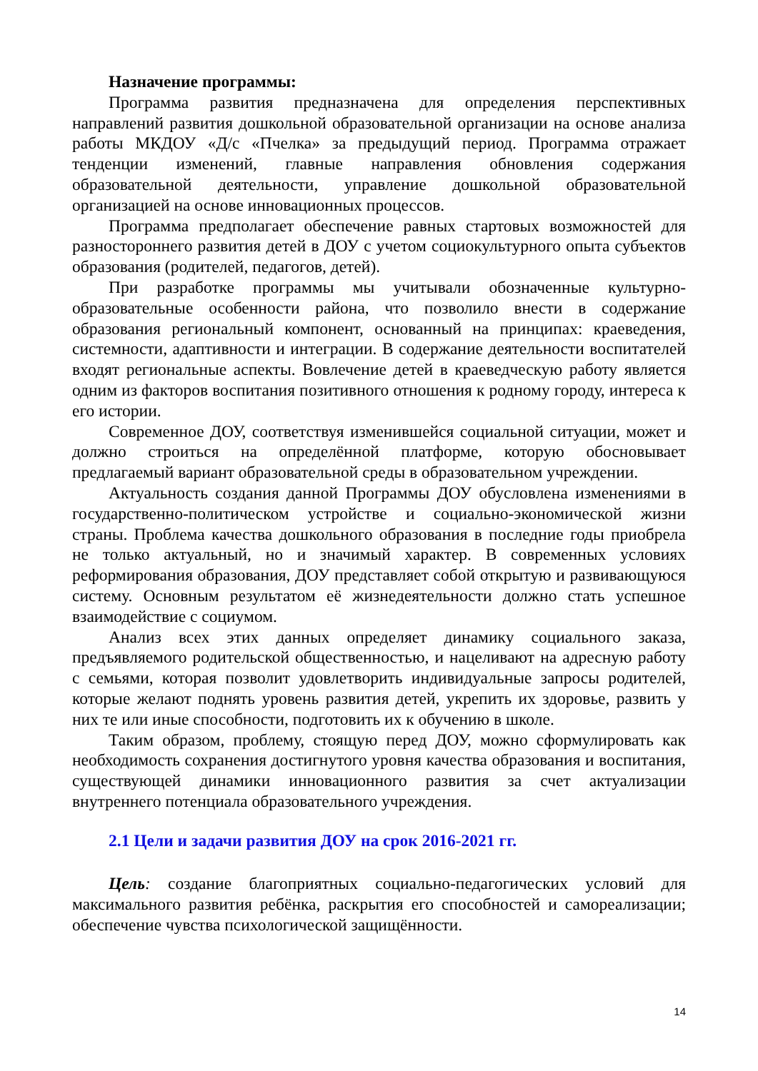Назначение программы:
Программа развития предназначена для определения перспективных направлений развития дошкольной образовательной организации на основе анализа работы МКДОУ «Д/с «Пчелка» за предыдущий период. Программа отражает тенденции изменений, главные направления обновления содержания образовательной деятельности, управление дошкольной образовательной организацией на основе инновационных процессов.
Программа предполагает обеспечение равных стартовых возможностей для разностороннего развития детей в ДОУ с учетом социокультурного опыта субъектов образования (родителей, педагогов, детей).
При разработке программы мы учитывали обозначенные культурно-образовательные особенности района, что позволило внести в содержание образования региональный компонент, основанный на принципах: краеведения, системности, адаптивности и интеграции. В содержание деятельности воспитателей входят региональные аспекты. Вовлечение детей в краеведческую работу является одним из факторов воспитания позитивного отношения к родному городу, интереса к его истории.
Современное ДОУ, соответствуя изменившейся социальной ситуации, может и должно строиться на определённой платформе, которую обосновывает предлагаемый вариант образовательной среды в образовательном учреждении.
Актуальность создания данной Программы ДОУ обусловлена изменениями в государственно-политическом устройстве и социально-экономической жизни страны. Проблема качества дошкольного образования в последние годы приобрела не только актуальный, но и значимый характер. В современных условиях реформирования образования, ДОУ представляет собой открытую и развивающуюся систему. Основным результатом её жизнедеятельности должно стать успешное взаимодействие с социумом.
Анализ всех этих данных определяет динамику социального заказа, предъявляемого родительской общественностью, и нацеливают на адресную работу с семьями, которая позволит удовлетворить индивидуальные запросы родителей, которые желают поднять уровень развития детей, укрепить их здоровье, развить у них те или иные способности, подготовить их к обучению в школе.
Таким образом, проблему, стоящую перед ДОУ, можно сформулировать как необходимость сохранения достигнутого уровня качества образования и воспитания, существующей динамики инновационного развития за счет актуализации внутреннего потенциала образовательного учреждения.
2.1 Цели и задачи развития ДОУ на срок 2016-2021 гг.
Цель: создание благоприятных социально-педагогических условий для максимального развития ребёнка, раскрытия его способностей и самореализации; обеспечение чувства психологической защищённости.
14